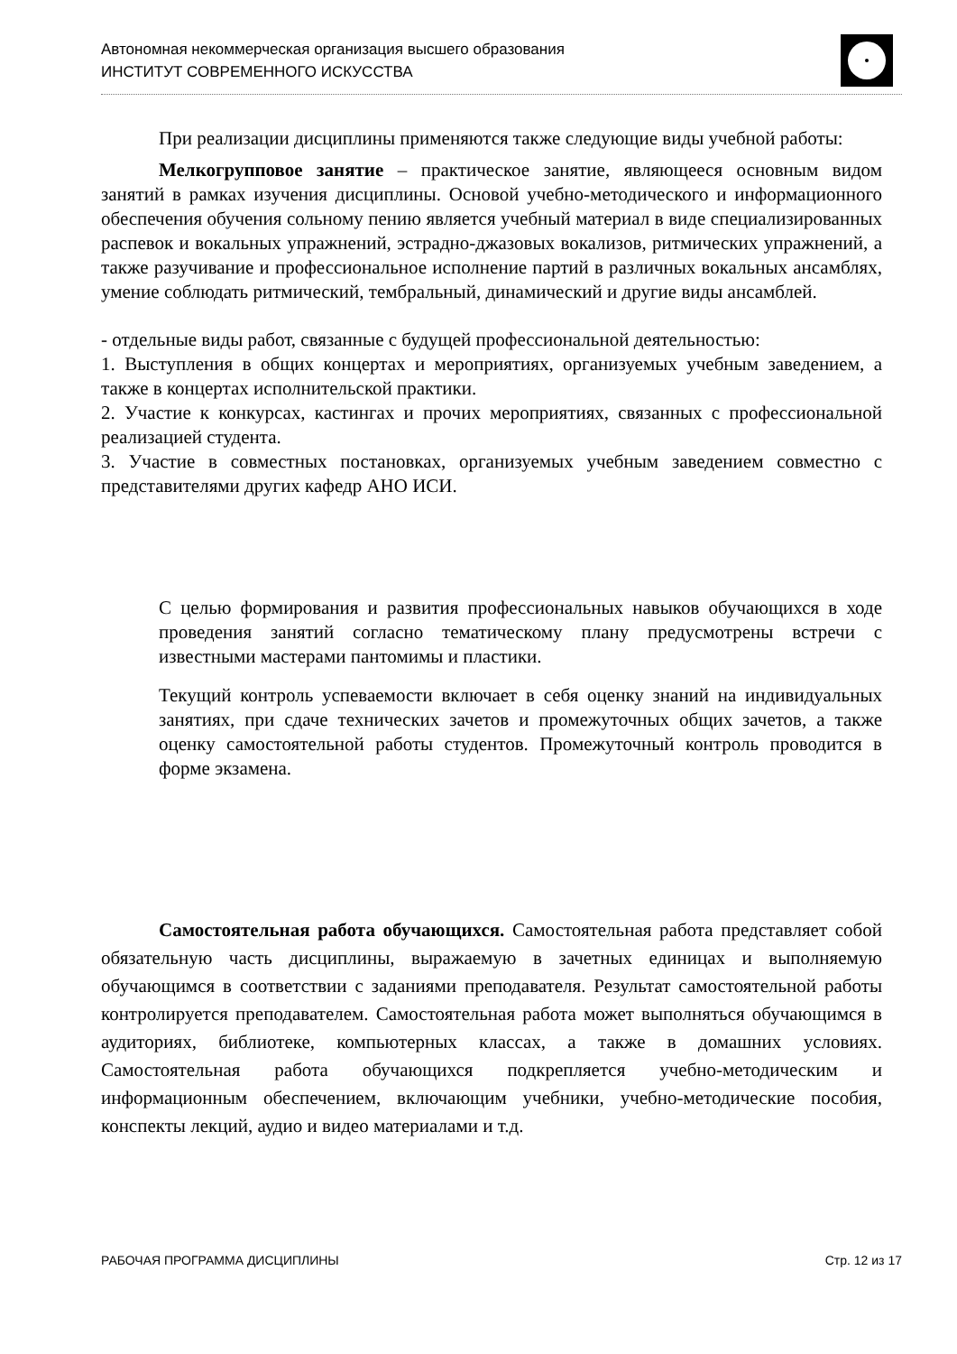Автономная некоммерческая организация высшего образования
ИНСТИТУТ СОВРЕМЕННОГО ИСКУССТВА
При реализации дисциплины применяются также следующие виды учебной работы:
Мелкогрупповое занятие – практическое занятие, являющееся основным видом занятий в рамках изучения дисциплины. Основой учебно-методического и информационного обеспечения обучения сольному пению является учебный материал в виде специализированных распевок и вокальных упражнений, эстрадно-джазовых вокализов, ритмических упражнений, а также разучивание и профессиональное исполнение партий в различных вокальных ансамблях, умение соблюдать ритмический, тембральный, динамический и другие виды ансамблей.
- отдельные виды работ, связанные с будущей профессиональной деятельностью:
1. Выступления в общих концертах и мероприятиях, организуемых учебным заведением, а также в концертах исполнительской практики.
2. Участие к конкурсах, кастингах и прочих мероприятиях, связанных с профессиональной реализацией студента.
3. Участие в совместных постановках, организуемых учебным заведением совместно с представителями других кафедр АНО ИСИ.
С целью формирования и развития профессиональных навыков обучающихся в ходе проведения занятий согласно тематическому плану предусмотрены встречи с известными мастерами пантомимы и пластики.
Текущий контроль успеваемости включает в себя оценку знаний на индивидуальных занятиях, при сдаче технических зачетов и промежуточных общих зачетов, а также оценку самостоятельной работы студентов. Промежуточный контроль проводится в форме экзамена.
Самостоятельная работа обучающихся. Самостоятельная работа представляет собой обязательную часть дисциплины, выражаемую в зачетных единицах и выполняемую обучающимся в соответствии с заданиями преподавателя. Результат самостоятельной работы контролируется преподавателем. Самостоятельная работа может выполняться обучающимся в аудиториях, библиотеке, компьютерных классах, а также в домашних условиях. Самостоятельная работа обучающихся подкрепляется учебно-методическим и информационным обеспечением, включающим учебники, учебно-методические пособия, конспекты лекций, аудио и видео материалами и т.д.
РАБОЧАЯ ПРОГРАММА ДИСЦИПЛИНЫ Стр. 12 из 17